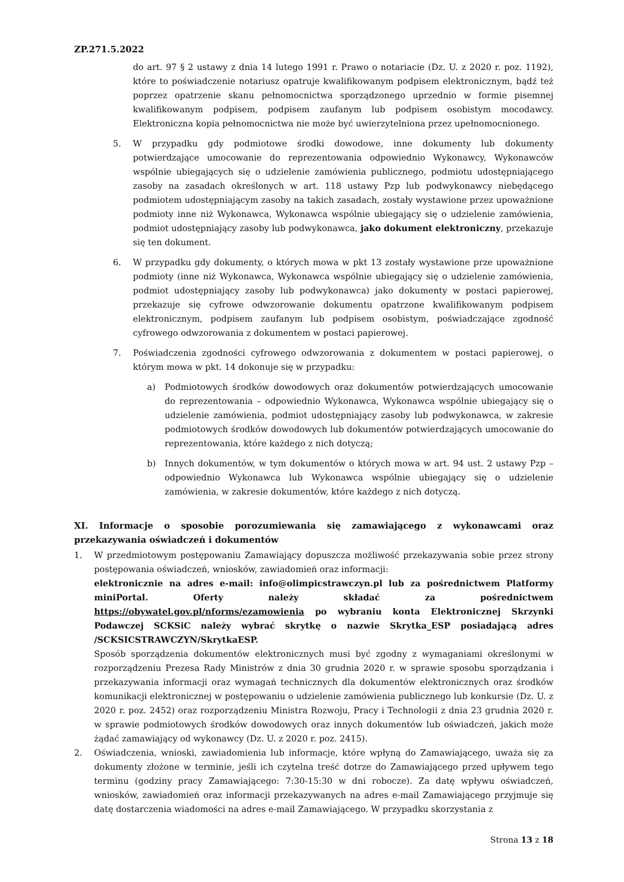ZP.271.5.2022
do art. 97 § 2 ustawy z dnia 14 lutego 1991 r. Prawo o notariacie (Dz. U. z 2020 r. poz. 1192), które to poświadczenie notariusz opatruje kwalifikowanym podpisem elektronicznym, bądź też poprzez opatrzenie skanu pełnomocnictwa sporządzonego uprzednio w formie pisemnej kwalifikowanym podpisem, podpisem zaufanym lub podpisem osobistym mocodawcy. Elektroniczna kopia pełnomocnictwa nie może być uwierzytelniona przez upełnomocnionego.
5. W przypadku gdy podmiotowe środki dowodowe, inne dokumenty lub dokumenty potwierdzające umocowanie do reprezentowania odpowiednio Wykonawcy, Wykonawców wspólnie ubiegających się o udzielenie zamówienia publicznego, podmiotu udostępniającego zasoby na zasadach określonych w art. 118 ustawy Pzp lub podwykonawcy niebędącego podmiotem udostępniającym zasoby na takich zasadach, zostały wystawione przez upoważnione podmioty inne niż Wykonawca, Wykonawca wspólnie ubiegający się o udzielenie zamówienia, podmiot udostępniający zasoby lub podwykonawca, jako dokument elektroniczny, przekazuje się ten dokument.
6. W przypadku gdy dokumenty, o których mowa w pkt 13 zostały wystawione prze upoważnione podmioty (inne niż Wykonawca, Wykonawca wspólnie ubiegający się o udzielenie zamówienia, podmiot udostępniający zasoby lub podwykonawca) jako dokumenty w postaci papierowej, przekazuje się cyfrowe odwzorowanie dokumentu opatrzone kwalifikowanym podpisem elektronicznym, podpisem zaufanym lub podpisem osobistym, poświadczające zgodność cyfrowego odwzorowania z dokumentem w postaci papierowej.
7. Poświadczenia zgodności cyfrowego odwzorowania z dokumentem w postaci papierowej, o którym mowa w pkt. 14 dokonuje się w przypadku:
a) Podmiotowych środków dowodowych oraz dokumentów potwierdzających umocowanie do reprezentowania – odpowiednio Wykonawca, Wykonawca wspólnie ubiegający się o udzielenie zamówienia, podmiot udostępniający zasoby lub podwykonawca, w zakresie podmiotowych środków dowodowych lub dokumentów potwierdzających umocowanie do reprezentowania, które każdego z nich dotyczą;
b) Innych dokumentów, w tym dokumentów o których mowa w art. 94 ust. 2 ustawy Pzp – odpowiednio Wykonawca lub Wykonawca wspólnie ubiegający się o udzielenie zamówienia, w zakresie dokumentów, które każdego z nich dotyczą.
XI. Informacje o sposobie porozumiewania się zamawiającego z wykonawcami oraz przekazywania oświadczeń i dokumentów
1. W przedmiotowym postępowaniu Zamawiający dopuszcza możliwość przekazywania sobie przez strony postępowania oświadczeń, wniosków, zawiadomień oraz informacji:
elektronicznie na adres e-mail: info@olimpicstrawczyn.pl lub za pośrednictwem Platformy miniPortal. Oferty należy składać za pośrednictwem https://obywatel.gov.pl/nforms/ezamowienia po wybraniu konta Elektronicznej Skrzynki Podawczej SCKSiC należy wybrać skrytkę o nazwie Skrytka_ESP posiadającą adres /SCKSICSTRAWCZYN/SkrytkaESP.
Sposób sporządzenia dokumentów elektronicznych musi być zgodny z wymaganiami określonymi w rozporządzeniu Prezesa Rady Ministrów z dnia 30 grudnia 2020 r. w sprawie sposobu sporządzania i przekazywania informacji oraz wymagań technicznych dla dokumentów elektronicznych oraz środków komunikacji elektronicznej w postępowaniu o udzielenie zamówienia publicznego lub konkursie (Dz. U. z 2020 r. poz. 2452) oraz rozporządzeniu Ministra Rozwoju, Pracy i Technologii z dnia 23 grudnia 2020 r. w sprawie podmiotowych środków dowodowych oraz innych dokumentów lub oświadczeń, jakich może żądać zamawiający od wykonawcy (Dz. U. z 2020 r. poz. 2415).
2. Oświadczenia, wnioski, zawiadomienia lub informacje, które wpłyną do Zamawiającego, uważa się za dokumenty złożone w terminie, jeśli ich czytelna treść dotrze do Zamawiającego przed upływem tego terminu (godziny pracy Zamawiającego: 7:30-15:30 w dni robocze). Za datę wpływu oświadczeń, wniosków, zawiadomień oraz informacji przekazywanych na adres e-mail Zamawiającego przyjmuje się datę dostarczenia wiadomości na adres e-mail Zamawiającego. W przypadku skorzystania z
Strona 13 z 18